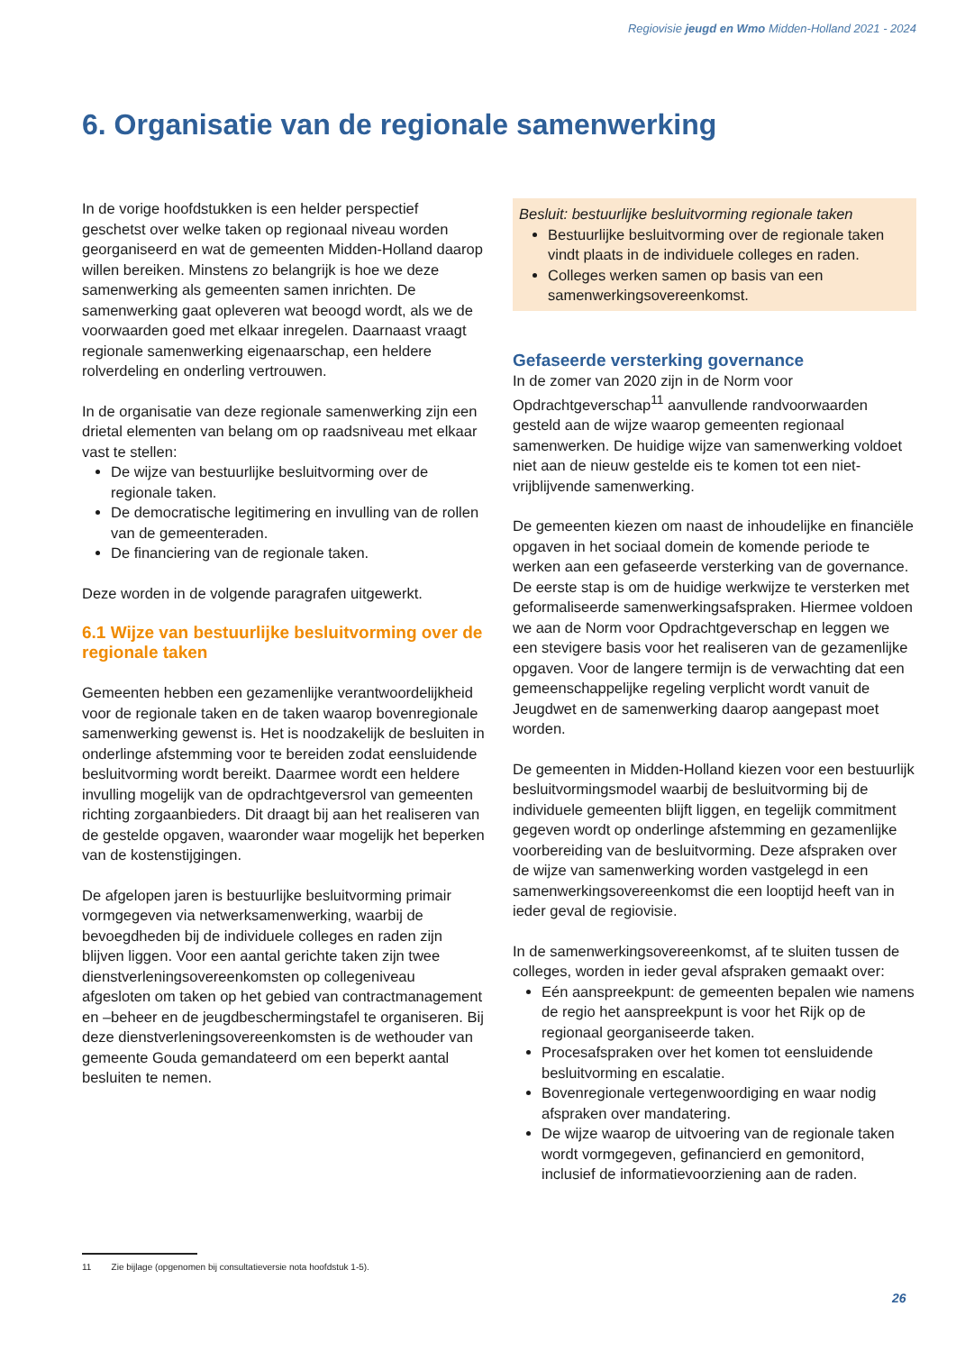Regiovisie jeugd en Wmo Midden-Holland 2021 - 2024
6. Organisatie van de regionale samenwerking
In de vorige hoofdstukken is een helder perspectief geschetst over welke taken op regionaal niveau worden georganiseerd en wat de gemeenten Midden-Holland daarop willen bereiken. Minstens zo belangrijk is hoe we deze samenwerking als gemeenten samen inrichten. De samenwerking gaat opleveren wat beoogd wordt, als we de voorwaarden goed met elkaar inregelen. Daarnaast vraagt regionale samenwerking eigenaarschap, een heldere rolverdeling en onderling vertrouwen.
In de organisatie van deze regionale samenwerking zijn een drietal elementen van belang om op raadsniveau met elkaar vast te stellen:
De wijze van bestuurlijke besluitvorming over de regionale taken.
De democratische legitimering en invulling van de rollen van de gemeenteraden.
De financiering van de regionale taken.
Deze worden in de volgende paragrafen uitgewerkt.
6.1 Wijze van bestuurlijke besluitvorming over de regionale taken
Gemeenten hebben een gezamenlijke verantwoordelijkheid voor de regionale taken en de taken waarop bovenregionale samenwerking gewenst is. Het is noodzakelijk de besluiten in onderlinge afstemming voor te bereiden zodat eensluidende besluitvorming wordt bereikt. Daarmee wordt een heldere invulling mogelijk van de opdrachtgeversrol van gemeenten richting zorgaanbieders. Dit draagt bij aan het realiseren van de gestelde opgaven, waaronder waar mogelijk het beperken van de kostenstijgingen.
De afgelopen jaren is bestuurlijke besluitvorming primair vormgegeven via netwerksamenwerking, waarbij de bevoegdheden bij de individuele colleges en raden zijn blijven liggen. Voor een aantal gerichte taken zijn twee dienstverleningsovereenkomsten op collegeniveau afgesloten om taken op het gebied van contractmanagement en –beheer en de jeugdbeschermingstafel te organiseren. Bij deze dienstverleningsovereenkomsten is de wethouder van gemeente Gouda gemandateerd om een beperkt aantal besluiten te nemen.
Besluit: bestuurlijke besluitvorming regionale taken
Bestuurlijke besluitvorming over de regionale taken vindt plaats in de individuele colleges en raden.
Colleges werken samen op basis van een samenwerkingsovereenkomst.
Gefaseerde versterking governance
In de zomer van 2020 zijn in de Norm voor Opdrachtgeverschap<sup>11</sup> aanvullende randvoorwaarden gesteld aan de wijze waarop gemeenten regionaal samenwerken. De huidige wijze van samenwerking voldoet niet aan de nieuw gestelde eis te komen tot een niet-vrijblijvende samenwerking.
De gemeenten kiezen om naast de inhoudelijke en financiële opgaven in het sociaal domein de komende periode te werken aan een gefaseerde versterking van de governance. De eerste stap is om de huidige werkwijze te versterken met geformaliseerde samenwerkingsafspraken. Hiermee voldoen we aan de Norm voor Opdrachtgeverschap en leggen we een stevigere basis voor het realiseren van de gezamenlijke opgaven. Voor de langere termijn is de verwachting dat een gemeenschappelijke regeling verplicht wordt vanuit de Jeugdwet en de samenwerking daarop aangepast moet worden.
De gemeenten in Midden-Holland kiezen voor een bestuurlijk besluitvormingsmodel waarbij de besluitvorming bij de individuele gemeenten blijft liggen, en tegelijk commitment gegeven wordt op onderlinge afstemming en gezamenlijke voorbereiding van de besluitvorming. Deze afspraken over de wijze van samenwerking worden vastgelegd in een samenwerkingsovereenkomst die een looptijd heeft van in ieder geval de regiovisie.
In de samenwerkingsovereenkomst, af te sluiten tussen de colleges, worden in ieder geval afspraken gemaakt over:
Eén aanspreekpunt: de gemeenten bepalen wie namens de regio het aanspreekpunt is voor het Rijk op de regionaal georganiseerde taken.
Procesafspraken over het komen tot eensluidende besluitvorming en escalatie.
Bovenregionale vertegenwoordiging en waar nodig afspraken over mandatering.
De wijze waarop de uitvoering van de regionale taken wordt vormgegeven, gefinancierd en gemonitord, inclusief de informatievoorziening aan de raden.
11 Zie bijlage (opgenomen bij consultatieversie nota hoofdstuk 1-5).
26